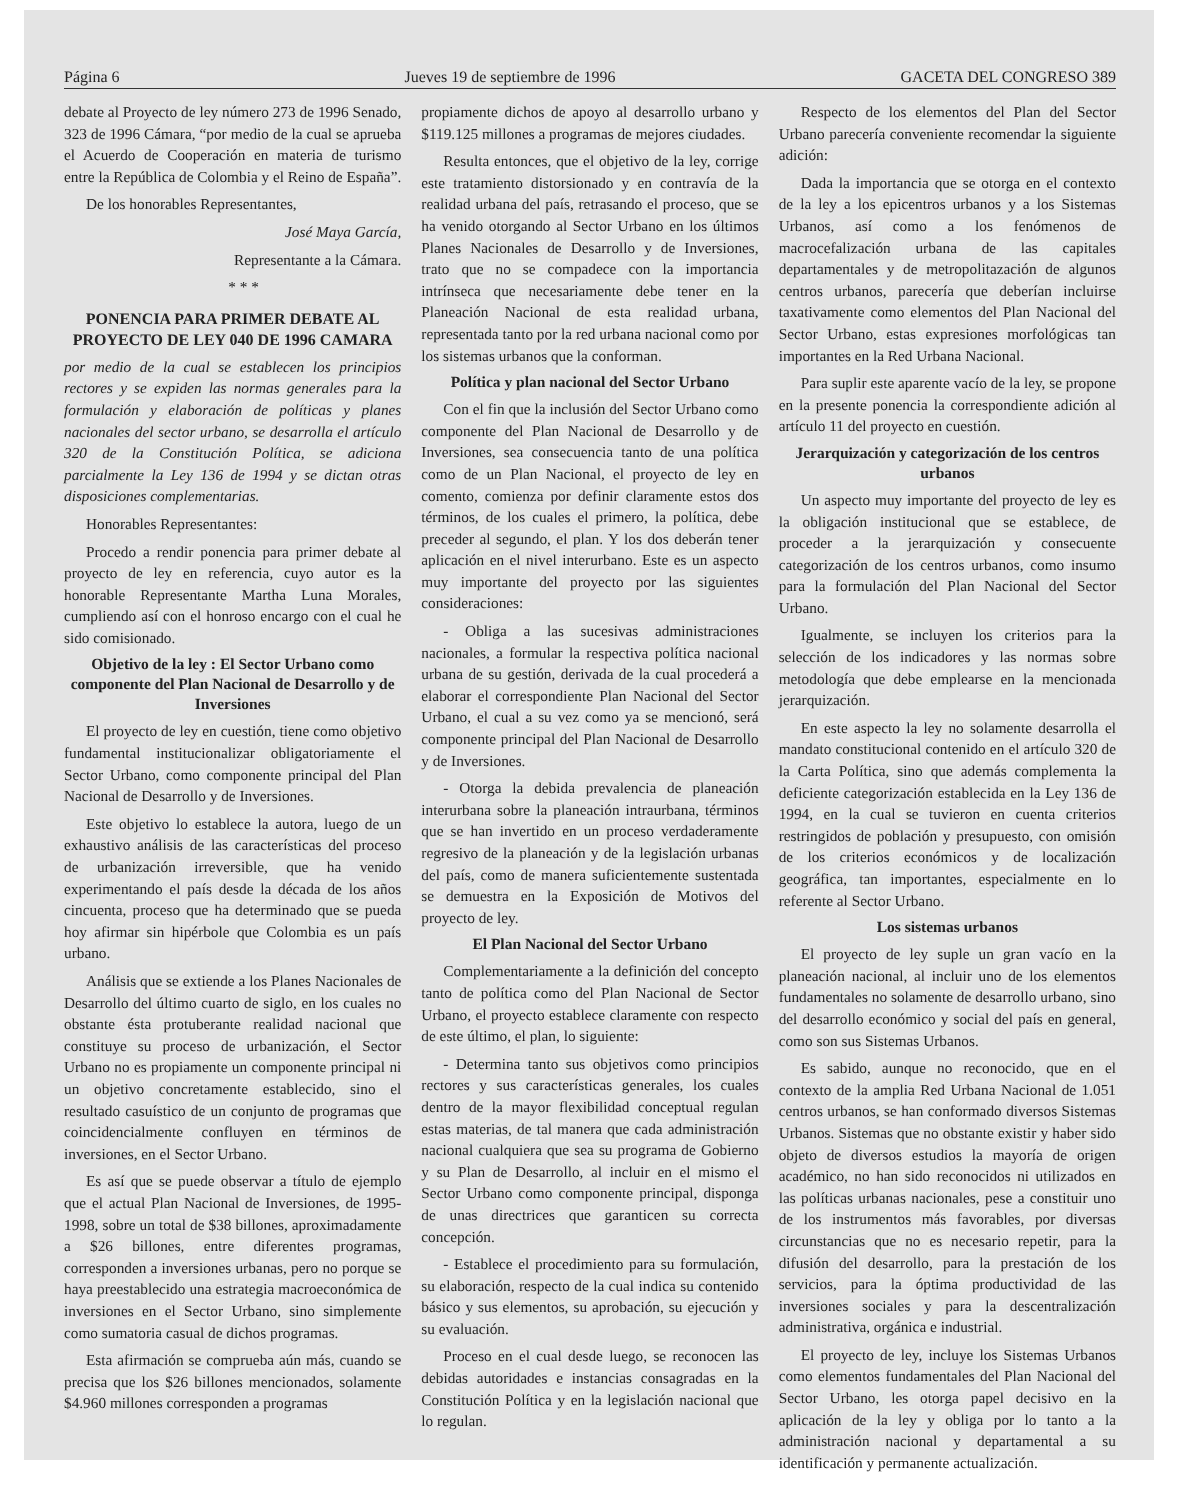Página 6 Jueves 19 de septiembre de 1996 GACETA DEL CONGRESO 389
debate al Proyecto de ley número 273 de 1996 Senado, 323 de 1996 Cámara, “por medio de la cual se aprueba el Acuerdo de Cooperación en materia de turismo entre la República de Colombia y el Reino de España”.
De los honorables Representantes,
José Maya García,
Representante a la Cámara.
* * *
PONENCIA PARA PRIMER DEBATE AL PROYECTO DE LEY 040 DE 1996 CAMARA
por medio de la cual se establecen los principios rectores y se expiden las normas generales para la formulación y elaboración de políticas y planes nacionales del sector urbano, se desarrolla el artículo 320 de la Constitución Política, se adiciona parcialmente la Ley 136 de 1994 y se dictan otras disposiciones complementarias.
Honorables Representantes:
Procedo a rendir ponencia para primer debate al proyecto de ley en referencia, cuyo autor es la honorable Representante Martha Luna Morales, cumpliendo así con el honroso encargo con el cual he sido comisionado.
Objetivo de la ley : El Sector Urbano como componente del Plan Nacional de Desarrollo y de Inversiones
El proyecto de ley en cuestión, tiene como objetivo fundamental institucionalizar obligatoriamente el Sector Urbano, como componente principal del Plan Nacional de Desarrollo y de Inversiones.
Este objetivo lo establece la autora, luego de un exhaustivo análisis de las características del proceso de urbanización irreversible, que ha venido experimentando el país desde la década de los años cincuenta, proceso que ha determinado que se pueda hoy afirmar sin hipérbole que Colombia es un país urbano.
Análisis que se extiende a los Planes Nacionales de Desarrollo del último cuarto de siglo, en los cuales no obstante ésta protuberante realidad nacional que constituye su proceso de urbanización, el Sector Urbano no es propiamente un componente principal ni un objetivo concretamente establecido, sino el resultado casuístico de un conjunto de programas que coincidencialmente confluyen en términos de inversiones, en el Sector Urbano.
Es así que se puede observar a título de ejemplo que el actual Plan Nacional de Inversiones, de 1995-1998, sobre un total de $38 billones, aproximadamente a $26 billones, entre diferentes programas, corresponden a inversiones urbanas, pero no porque se haya preestablecido una estrategia macroeconómica de inversiones en el Sector Urbano, sino simplemente como sumatoria casual de dichos programas.
Esta afirmación se comprueba aún más, cuando se precisa que los $26 billones mencionados, solamente $4.960 millones corresponden a programas
propiamente dichos de apoyo al desarrollo urbano y $119.125 millones a programas de mejores ciudades.
Resulta entonces, que el objetivo de la ley, corrige este tratamiento distorsionado y en contravía de la realidad urbana del país, retrasando el proceso, que se ha venido otorgando al Sector Urbano en los últimos Planes Nacionales de Desarrollo y de Inversiones, trato que no se compadece con la importancia intrínseca que necesariamente debe tener en la Planeación Nacional de esta realidad urbana, representada tanto por la red urbana nacional como por los sistemas urbanos que la conforman.
Política y plan nacional del Sector Urbano
Con el fin que la inclusión del Sector Urbano como componente del Plan Nacional de Desarrollo y de Inversiones, sea consecuencia tanto de una política como de un Plan Nacional, el proyecto de ley en comento, comienza por definir claramente estos dos términos, de los cuales el primero, la política, debe preceder al segundo, el plan. Y los dos deberán tener aplicación en el nivel interurbano. Este es un aspecto muy importante del proyecto por las siguientes consideraciones:
- Obliga a las sucesivas administraciones nacionales, a formular la respectiva política nacional urbana de su gestión, derivada de la cual procederá a elaborar el correspondiente Plan Nacional del Sector Urbano, el cual a su vez como ya se mencionó, será componente principal del Plan Nacional de Desarrollo y de Inversiones.
- Otorga la debida prevalencia de planeación interurbana sobre la planeación intraurbana, términos que se han invertido en un proceso verdaderamente regresivo de la planeación y de la legislación urbanas del país, como de manera suficientemente sustentada se demuestra en la Exposición de Motivos del proyecto de ley.
El Plan Nacional del Sector Urbano
Complementariamente a la definición del concepto tanto de política como del Plan Nacional de Sector Urbano, el proyecto establece claramente con respecto de este último, el plan, lo siguiente:
- Determina tanto sus objetivos como principios rectores y sus características generales, los cuales dentro de la mayor flexibilidad conceptual regulan estas materias, de tal manera que cada administración nacional cualquiera que sea su programa de Gobierno y su Plan de Desarrollo, al incluir en el mismo el Sector Urbano como componente principal, disponga de unas directrices que garanticen su correcta concepción.
- Establece el procedimiento para su formulación, su elaboración, respecto de la cual indica su contenido básico y sus elementos, su aprobación, su ejecución y su evaluación.
Proceso en el cual desde luego, se reconocen las debidas autoridades e instancias consagradas en la Constitución Política y en la legislación nacional que lo regulan.
Respecto de los elementos del Plan del Sector Urbano parecería conveniente recomendar la siguiente adición:
Dada la importancia que se otorga en el contexto de la ley a los epicentros urbanos y a los Sistemas Urbanos, así como a los fenómenos de macrocefalización urbana de las capitales departamentales y de metropolitazación de algunos centros urbanos, parecería que deberían incluirse taxativamente como elementos del Plan Nacional del Sector Urbano, estas expresiones morfológicas tan importantes en la Red Urbana Nacional.
Para suplir este aparente vacío de la ley, se propone en la presente ponencia la correspondiente adición al artículo 11 del proyecto en cuestión.
Jerarquización y categorización de los centros urbanos
Un aspecto muy importante del proyecto de ley es la obligación institucional que se establece, de proceder a la jerarquización y consecuente categorización de los centros urbanos, como insumo para la formulación del Plan Nacional del Sector Urbano.
Igualmente, se incluyen los criterios para la selección de los indicadores y las normas sobre metodología que debe emplearse en la mencionada jerarquización.
En este aspecto la ley no solamente desarrolla el mandato constitucional contenido en el artículo 320 de la Carta Política, sino que además complementa la deficiente categorización establecida en la Ley 136 de 1994, en la cual se tuvieron en cuenta criterios restringidos de población y presupuesto, con omisión de los criterios económicos y de localización geográfica, tan importantes, especialmente en lo referente al Sector Urbano.
Los sistemas urbanos
El proyecto de ley suple un gran vacío en la planeación nacional, al incluir uno de los elementos fundamentales no solamente de desarrollo urbano, sino del desarrollo económico y social del país en general, como son sus Sistemas Urbanos.
Es sabido, aunque no reconocido, que en el contexto de la amplia Red Urbana Nacional de 1.051 centros urbanos, se han conformado diversos Sistemas Urbanos. Sistemas que no obstante existir y haber sido objeto de diversos estudios la mayoría de origen académico, no han sido reconocidos ni utilizados en las políticas urbanas nacionales, pese a constituir uno de los instrumentos más favorables, por diversas circunstancias que no es necesario repetir, para la difusión del desarrollo, para la prestación de los servicios, para la óptima productividad de las inversiones sociales y para la descentralización administrativa, orgánica e industrial.
El proyecto de ley, incluye los Sistemas Urbanos como elementos fundamentales del Plan Nacional del Sector Urbano, les otorga papel decisivo en la aplicación de la ley y obliga por lo tanto a la administración nacional y departamental a su identificación y permanente actualización.